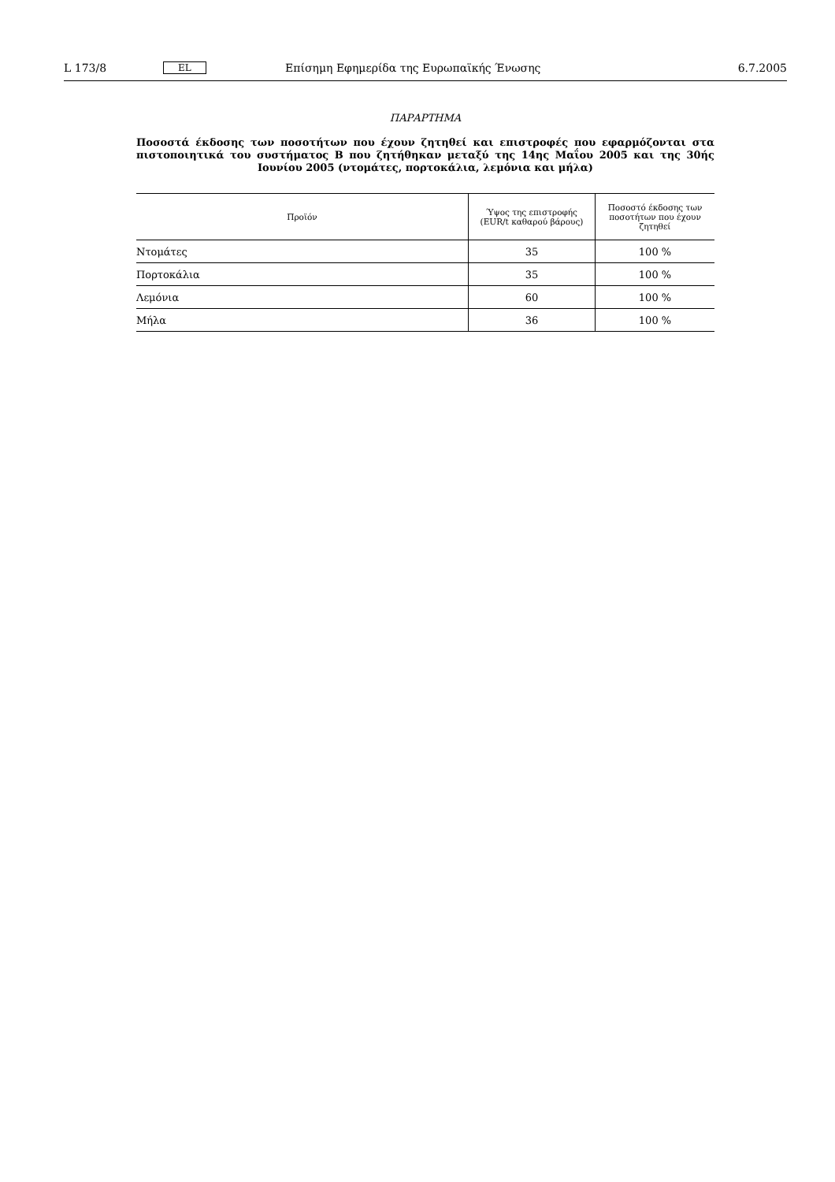L 173/8 EL Επίσημη Εφημερίδα της Ευρωπαϊκής Ένωσης 6.7.2005
ΠΑΡΑΡΤΗΜΑ
Ποσοστά έκδοσης των ποσοτήτων που έχουν ζητηθεί και επιστροφές που εφαρμόζονται στα πιστοποιητικά του συστήματος B που ζητήθηκαν μεταξύ της 14ης Μαΐου 2005 και της 30ής Ιουνίου 2005 (ντομάτες, πορτοκάλια, λεμόνια και μήλα)
| Προϊόν | Ύψος της επιστροφής (EUR/t καθαρού βάρους) | Ποσοστό έκδοσης των ποσοτήτων που έχουν ζητηθεί |
| --- | --- | --- |
| Ντομάτες | 35 | 100 % |
| Πορτοκάλια | 35 | 100 % |
| Λεμόνια | 60 | 100 % |
| Μήλα | 36 | 100 % |